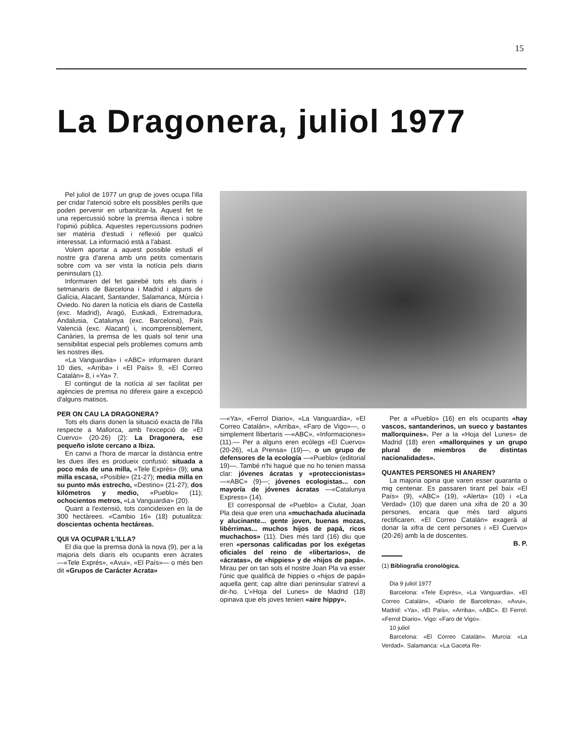15
La Dragonera, juliol 1977
Pel juliol de 1977 un grup de joves ocupa l'illa per cridar l'atenció sobre els possibles perills que poden pervenir en urbanitzar-la. Aquest fet te una repercussió sobre la premsa illenca i sobre l'opinió pública. Aquestes repercussions podrien ser matèria d'estudi i reflexió per qualcú interessat. La informació està a l'abast.
Volem aportar a aquest possible estudi el nostre gra d'arena amb uns petits comentaris sobre com va ser vista la notícia pels diaris peninsulars (1).
Informaren del fet gairebé tots els diaris i setmanaris de Barcelona i Madrid i alguns de Galícia, Alacant, Santander, Salamanca, Múrcia i Oviedo. No daren la notícia els diaris de Castella (exc. Madrid), Aragó, Euskadi, Extremadura, Andalusia, Catalunya (exc. Barcelona), País Valencià (exc. Alacant) i, incomprensiblement, Canàries, la premsa de les quals sol tenir una sensibilitat especial pels problemes comuns amb les nostres illes.
«La Vanguardia» i «ABC» informaren durant 10 dies, «Arriba» i «El País» 9, «El Correo Catalán» 8, i «Ya» 7.
El contingut de la notícia al ser facilitat per agències de premsa no difereix gaire a excepció d'alguns matisos.
PER ON CAU LA DRAGONERA?
Tots els diaris donen la situació exacta de l'illa respecte a Mallorca, amb l'excepció de «El Cuervo» (20-26) (2): La Dragonera, ese pequeño islote cercano a Ibiza.
En canvi a l'hora de marcar la distància entre les dues illes es produeix confusió: situada a poco más de una milla, «Tele Exprés» (9); una milla escasa, «Posible» (21-27); media milla en su punto más estrecho, «Destino» (21-27); dos kilómetros y medio, «Pueblo» (11); ochocientos metros, «La Vanguardia» (20).
Quant a l'extensió, tots coincideixen en la de 300 hectàrees. «Cambio 16» (18) putualitza: doscientas ochenta hectáreas.
QUI VA OCUPAR L'ILLA?
El dia que la premsa donà la nova (9), per a la majoria dels diaris els ocupants eren àcrates —«Tele Exprés», «Avui», «El País»— o més ben dit «Grupos de Carácter Acrata»
—«Ya», «Ferrol Diario», «La Vanguardia», «El Correo Catalán», «Arriba», «Faro de Vigo»—, o simplement llibertaris —«ABC», «Informaciones» (11).— Per a alguns eren ecòlegs «El Cuervo» (20-26), «La Prensa» (19)—, o un grupo de defensores de la ecología —«Pueblo» (editorial 19)—. També n'hi hagué que no ho tenien massa clar: jóvenes ácratas y «proteccionistas» —«ABC» (9)—; jóvenes ecologistas... con mayoría de jóvenes ácratas —«Catalunya Express» (14).
El corresponsal de «Pueblo» a Ciutat, Joan Pla deia que eren una «muchachada alucinada y alucinante... gente joven, buenas mozas, libérrimas... muchos hijos de papá, ricos muchachos» (11). Dies més tard (16) diu que eren «personas calificadas por los exégetas oficiales del reino de «libertarios», de «ácratas», de «hippies» y de «hijos de papá». Mirau per on tan sols el nostre Joan Pla va esser l'únic que qualificà de hippies o «hijos de papá» aquella gent; cap altre diari peninsular s'atreví a dir-ho. L'«Hoja del Lunes» de Madrid (18) opinava que els joves tenien «aire hippy».
Per a «Pueblo» (16) en els ocupants «hay vascos, santanderinos, un sueco y bastantes mallorquines». Per a la «Hoja del Lunes» de Madrid (18) eren «mallorquines y un grupo plural de miembros de distintas nacionalidades».
QUANTES PERSONES HI ANAREN?
La majoria opina que varen esser quaranta o mig centenar. Es passaren tirant pel baix «El País» (9), «ABC» (19), «Alerta» (10) i «La Verdad» (10) que daren una xifra de 20 a 30 persones, encara que més tard alguns rectificaren. «El Correo Catalán» exagerà al donar la xifra de cent persones i «El Cuervo» (20-26) amb la de doscentes.
B. P.
(1) Bibliografia cronològica.
Dia 9 juliol 1977
Barcelona: «Tele Exprés», «La Vanguardia», «El Correo Catalán», «Diario de Barcelona», «Avui», Madrid: «Ya», «El País», «Arriba», «ABC». El Ferrol: «Ferrol Diario». Vigo: «Faro de Vigo».
10 juliol
Barcelona: «El Correo Catalán». Murcia: «La Verdad». Salamanca: «La Gaceta Re-